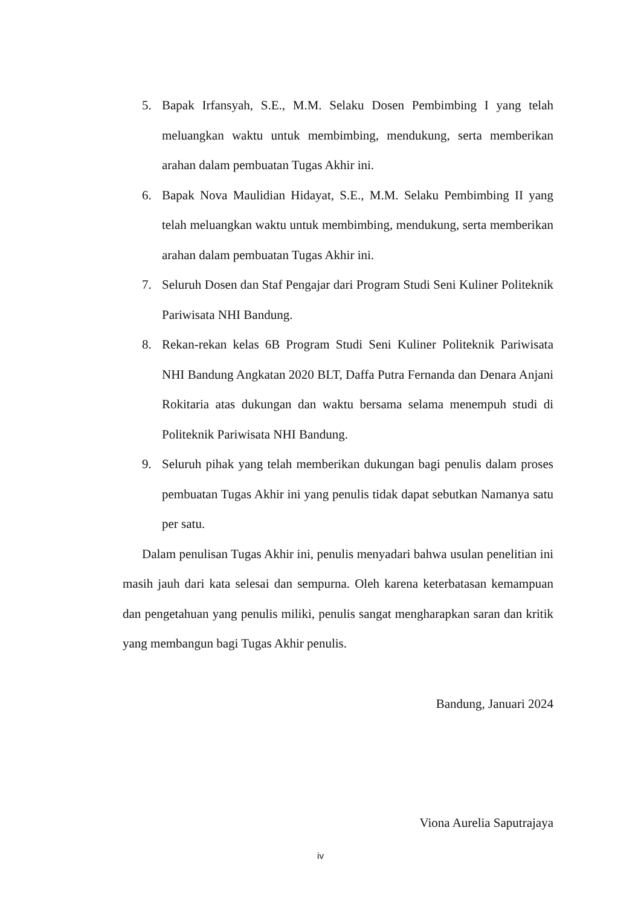5. Bapak Irfansyah, S.E., M.M. Selaku Dosen Pembimbing I yang telah meluangkan waktu untuk membimbing, mendukung, serta memberikan arahan dalam pembuatan Tugas Akhir ini.
6. Bapak Nova Maulidian Hidayat, S.E., M.M. Selaku Pembimbing II yang telah meluangkan waktu untuk membimbing, mendukung, serta memberikan arahan dalam pembuatan Tugas Akhir ini.
7. Seluruh Dosen dan Staf Pengajar dari Program Studi Seni Kuliner Politeknik Pariwisata NHI Bandung.
8. Rekan-rekan kelas 6B Program Studi Seni Kuliner Politeknik Pariwisata NHI Bandung Angkatan 2020 BLT, Daffa Putra Fernanda dan Denara Anjani Rokitaria atas dukungan dan waktu bersama selama menempuh studi di Politeknik Pariwisata NHI Bandung.
9. Seluruh pihak yang telah memberikan dukungan bagi penulis dalam proses pembuatan Tugas Akhir ini yang penulis tidak dapat sebutkan Namanya satu per satu.
Dalam penulisan Tugas Akhir ini, penulis menyadari bahwa usulan penelitian ini masih jauh dari kata selesai dan sempurna. Oleh karena keterbatasan kemampuan dan pengetahuan yang penulis miliki, penulis sangat mengharapkan saran dan kritik yang membangun bagi Tugas Akhir penulis.
Bandung, Januari 2024
Viona Aurelia Saputrajaya
iv